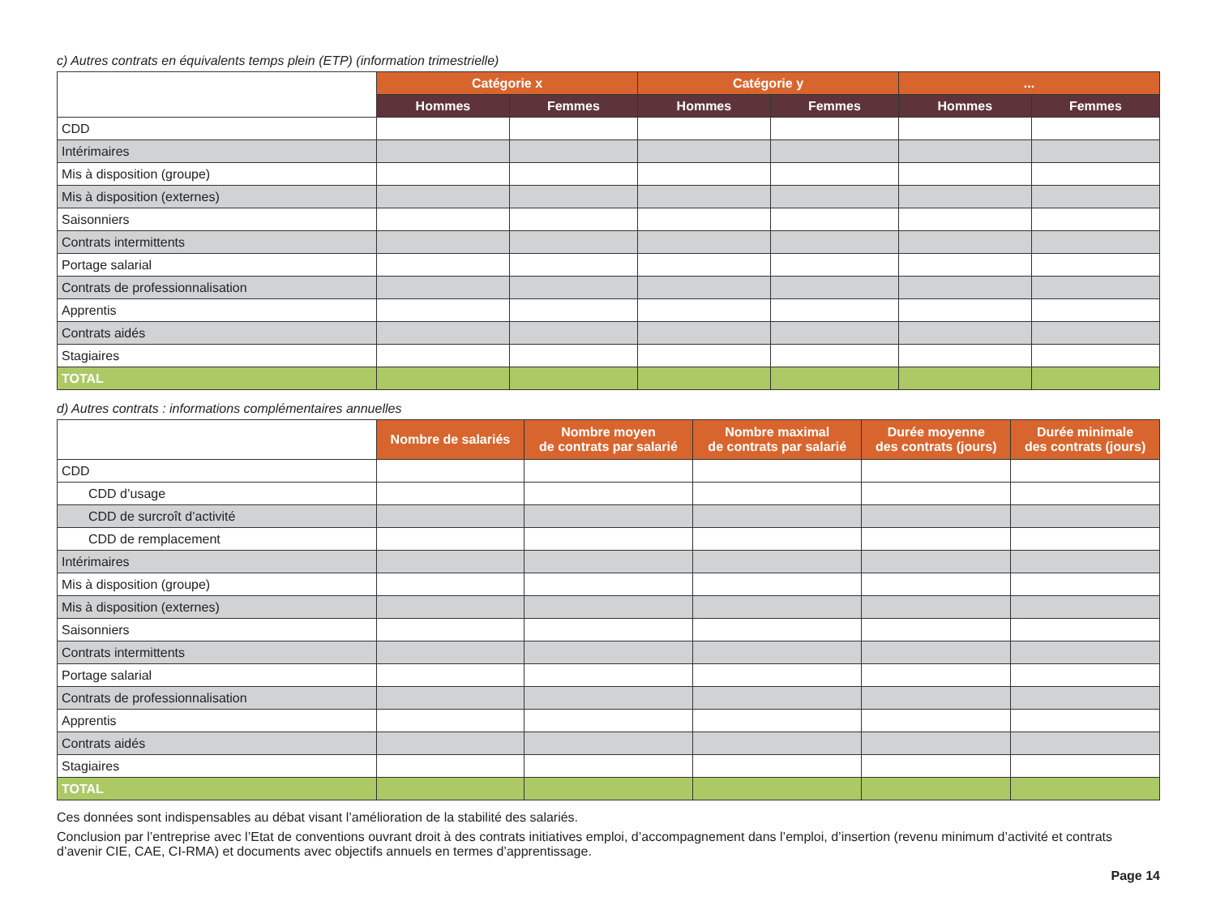c) Autres contrats en équivalents temps plein (ETP) (information trimestrielle)
| | Catégorie x | | Catégorie y | | ... | |
| | Hommes | Femmes | Hommes | Femmes | Hommes | Femmes |
| CDD | | | | | | |
| Intérimaires | | | | | | |
| Mis à disposition (groupe) | | | | | | |
| Mis à disposition (externes) | | | | | | |
| Saisonniers | | | | | | |
| Contrats intermittents | | | | | | |
| Portage salarial | | | | | | |
| Contrats de professionnalisation | | | | | | |
| Apprentis | | | | | | |
| Contrats aidés | | | | | | |
| Stagiaires | | | | | | |
| TOTAL | | | | | | |
d) Autres contrats : informations complémentaires annuelles
| | Nombre de salariés | Nombre moyen de contrats par salarié | Nombre maximal de contrats par salarié | Durée moyenne des contrats (jours) | Durée minimale des contrats (jours) |
| CDD | | | | | |
| CDD d’usage | | | | | |
| CDD de surcroît d’activité | | | | | |
| CDD de remplacement | | | | | |
| Intérimaires | | | | | |
| Mis à disposition (groupe) | | | | | |
| Mis à disposition (externes) | | | | | |
| Saisonniers | | | | | |
| Contrats intermittents | | | | | |
| Portage salarial | | | | | |
| Contrats de professionnalisation | | | | | |
| Apprentis | | | | | |
| Contrats aidés | | | | | |
| Stagiaires | | | | | |
| TOTAL | | | | | |
Ces données sont indispensables au débat visant l’amélioration de la stabilité des salariés.
Conclusion par l’entreprise avec l’Etat de conventions ouvrant droit à des contrats initiatives emploi, d’accompagnement dans l’emploi, d’insertion (revenu minimum d’activité et contrats d’avenir CIE, CAE, CI-RMA) et documents avec objectifs annuels en termes d’apprentissage.
Page 14